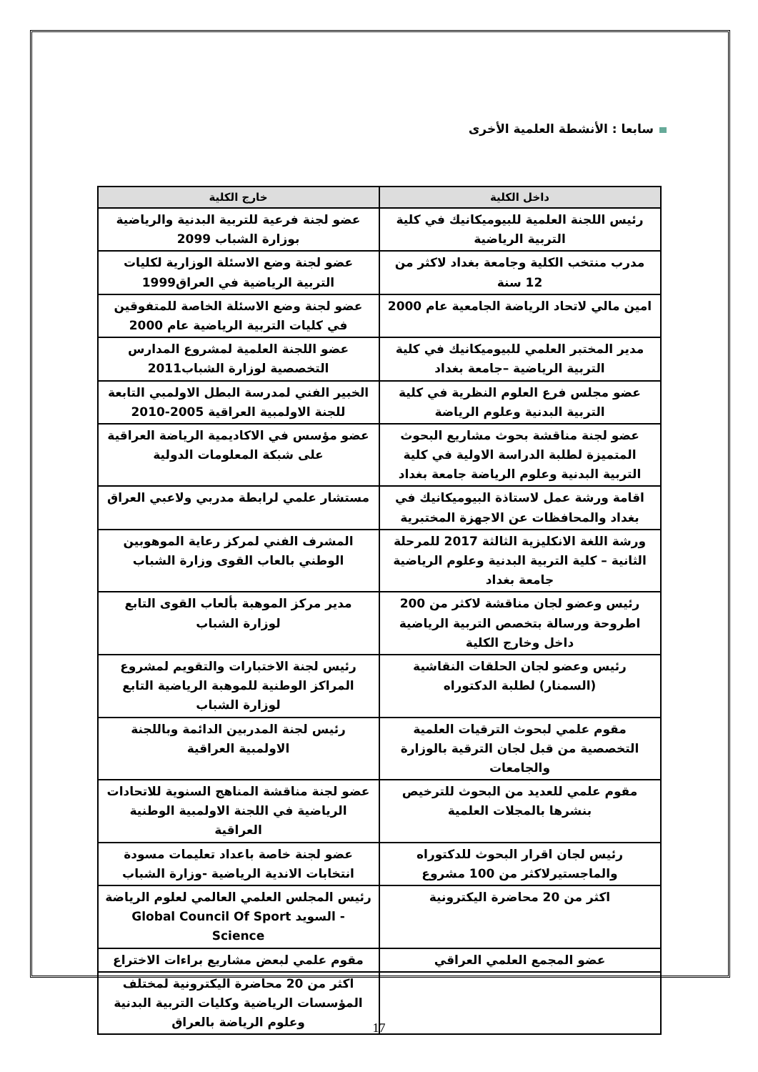سابعا : الأنشطة العلمية الأخرى
| داخل الكلية | خارج الكلية |
| --- | --- |
| رئيس اللجنة العلمية للبيوميكانيك في كلية التربية الرياضية | عضو لجنة فرعية للتربية البدنية والرياضية بوزارة الشباب 2099 |
| مدرب منتخب الكلية وجامعة بغداد لاكثر من 12 سنة | عضو لجنة وضع الاسئلة الوزارية لكليات التربية الرياضية في العراق1999 |
| امين مالي لاتحاد الرياضة الجامعية عام 2000 | عضو لجنة وضع الاسئلة الخاصة للمتفوقين في كليات التربية الرياضية عام 2000 |
| مدير المختبر العلمي للبيوميكانيك في كلية التربية الرياضية –جامعة بغداد | عضو اللجنة العلمية لمشروع المدارس التخصصية لوزارة الشباب2011 |
| عضو مجلس فرع العلوم النظرية في كلية التربية البدنية وعلوم الرياضة | الخبير الفني لمدرسة البطل الاولمبي التابعة للجنة الاولمبية العراقية 2005-2010 |
| عضو لجنة مناقشة بحوث مشاريع البحوث المتميزة لطلبة الدراسة الاولية في كلية التربية البدنية وعلوم الرياضة جامعة بغداد | عضو مؤسس في الاكاديمية الرياضة العراقية على شبكة المعلومات الدولية |
| اقامة ورشة عمل لاستاذة البيوميكانيك في بغداد والمحافظات عن الاجهزة المختبرية | مستشار علمي لرابطة مدربي ولاعبي العراق |
| ورشة اللغة الانكليزية الثالثة 2017 للمرحلة الثانية – كلية التربية البدنية وعلوم الرياضية جامعة بغداد | المشرف الفني لمركز رعاية الموهوبين الوطني بالعاب القوى وزارة الشباب |
| رئيس وعضو لجان مناقشة لاكثر من 200 اطروحة ورسالة بتخصص التربية الرياضية داخل وخارج الكلية | مدير مركز الموهبة بألعاب القوى التابع لوزارة الشباب |
| رئيس وعضو لجان الحلقات النقاشية (السمنار) لطلبة الدكتوراه | رئيس لجنة الاختبارات والتقويم لمشروع المراكز الوطنية للموهبة الرياضية التابع لوزارة الشباب |
| مقوم علمي لبحوث الترقيات العلمية التخصصية من قبل لجان الترقية بالوزارة والجامعات | رئيس لجنة المدربين الدائمة وباللجنة الاولمبية العراقية |
| مقوم علمي للعديد من البحوث للترخيص بنشرها بالمجلات العلمية | عضو لجنة مناقشة المناهج السنوية للاتحادات الرياضية في اللجنة الاولمبية الوطنية العراقية |
| رئيس لجان اقرار البحوث للدكتوراه والماجستيرلاكثر من 100 مشروع | عضو لجنة خاصة باعداد تعليمات مسودة انتخابات الاندية الرياضية -وزارة الشباب |
| اكثر من 20 محاضرة اليكترونية | رئيس المجلس العلمي العالمي لعلوم الرياضة - السويد Global Council Of Sport Science |
| عضو المجمع العلمي العراقي | مقوم علمي لبعض مشاريع براءات الاختراع |
| | اكثر من 20 محاضرة اليكترونية لمختلف المؤسسات الرياضية وكليات التربية البدنية وعلوم الرياضة بالعراق |
17